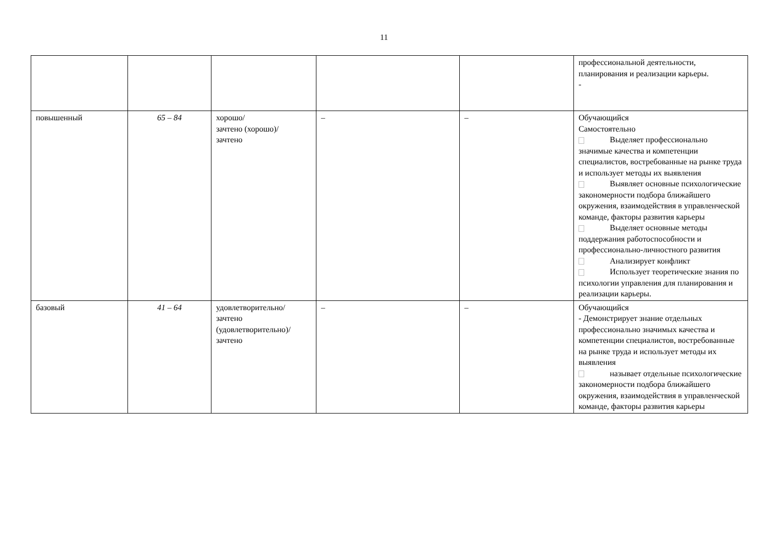11
| | | | | | профессиональной деятельности, планирования и реализации карьеры. - |
| повышенный | 65 – 84 | хорошо/ зачтено (хорошо)/ зачтено | – | – | Обучающийся Самостоятельно Выделяет профессионально значимые качества и компетенции специалистов, востребованные на рынке труда и использует методы их выявления Выявляет основные психологические закономерности подбора ближайшего окружения, взаимодействия в управленческой команде, факторы развития карьеры Выделяет основные методы поддержания работоспособности и профессионально-личностного развития Анализирует конфликт Использует теоретические знания по психологии управления для планирования и реализации карьеры. |
| базовый | 41 – 64 | удовлетворительно/ зачтено (удовлетворительно)/ зачтено | – | – | Обучающийся - Демонстрирует знание отдельных профессионально значимых качества и компетенции специалистов, востребованные на рынке труда и использует методы их выявления называет отдельные психологические закономерности подбора ближайшего окружения, взаимодействия в управленческой команде, факторы развития карьеры |